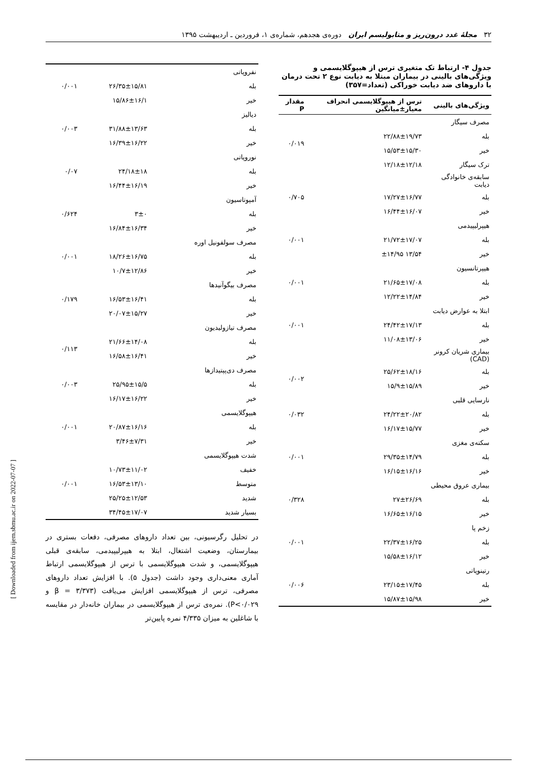۳۲ مجلهٔ غدد درون‌ریز و متابولیسم ایران دوره‌ی هجدهم، شماره‌ی ۱، فروردین ـ اردیبهشت ۱۳۹۵
جدول ۴- ارتباط تک متغیری ترس از هیپوگلایسمی و ویژگی‌های بالینی در بیماران مبتلا به دیابت نوع ۲ تحت درمان با داروهای ضد دیابت خوراکی (تعداد=۳۵۷)
| ویژگی‌های بالینی | ترس از هیپوگلایسمی انحراف معیار±میانگین | مقدار P |
| --- | --- | --- |
| مصرف سیگار | | |
| بله | ۲۲/۸۸±۱۹/۷۳ | ۰/۰۱۹ |
| خیر | ۱۵/۵۳±۱۵/۳۰ | |
| ترک سیگار | ۱۲/۱۸±۱۲/۱۸ | |
| سابقه‌ی خانوادگی دیابت | | |
| بله | ۱۷/۲۷±۱۶/۷۷ | ۰/۷۰۵ |
| خیر | ۱۶/۴۴±۱۶/۰۷ | |
| هیپرلیپیدمی | | |
| بله | ۲۱/۷۲±۱۷/۰۷ | ۰/۰۰۱ |
| خیر | ۱۳/۵۴ ±۱۴/۹۵ | |
| هیپرتانسیون | | |
| بله | ۲۱/۶۵±۱۷/۰۸ | ۰/۰۰۱ |
| خیر | ۱۲/۲۲±۱۴/۸۴ | |
| ابتلا به عوارض دیابت | | |
| بله | ۲۴/۴۲±۱۷/۱۳ | ۰/۰۰۱ |
| خیر | ۱۱/۰۸±۱۳/۰۶ | |
| بیماری شریان کرونر (CAD) | | |
| بله | ۲۵/۶۲±۱۸/۱۶ | ۰/۰۰۲ |
| خیر | ۱۵/۹±۱۵/۸۹ | |
| نارسایی قلبی | | |
| بله | ۲۴/۲۲±۲۰/۸۲ | ۰/۰۳۲ |
| خیر | ۱۶/۱۷±۱۵/۷۷ | |
| سکته‌ی مغزی | | |
| بله | ۲۹/۳۵±۱۴/۷۹ | ۰/۰۰۱ |
| خیر | ۱۶/۱۵±۱۶/۱۶ | |
| بیماری عروق محیطی | | |
| بله | ۲۷±۲۶/۶۹ | ۰/۳۲۸ |
| خیر | ۱۶/۶۵±۱۶/۱۵ | |
| زخم پا | | |
| بله | ۲۲/۳۷±۱۶/۲۵ | ۰/۰۰۱ |
| خیر | ۱۵/۵۸±۱۶/۱۲ | |
| رتینوپاتی | | |
| بله | ۲۳/۱۵±۱۷/۴۵ | ۰/۰۰۶ |
| خیر | ۱۵/۸۷±۱۵/۹۸ | |
| نفروپاتی | | |
| بله | ۲۶/۳۵±۱۵/۸۱ | ۰/۰۰۱ |
| خیر | ۱۵/۸۶±۱۶/۱ | |
| دیالیز | | |
| بله | ۳۱/۸۸±۱۳/۶۳ | ۰/۰۰۳ |
| خیر | ۱۶/۳۹±۱۶/۲۲ | |
| نوروپاتی | | |
| بله | ۲۴/۱۸±۱۸ | ۰/۰۷ |
| خیر | ۱۶/۴۴±۱۶/۱۹ | |
| آمپوتاسیون | | |
| بله | ۳±۰ | ۰/۶۲۴ |
| خیر | ۱۶/۸۴±۱۶/۳۴ | |
| مصرف سولفونیل اوره | | |
| بله | ۱۸/۲۶±۱۶/۷۵ | ۰/۰۰۱ |
| خیر | ۱۰/۷±۱۲/۸۶ | |
| مصرف بیگوآنیدها | | |
| بله | ۱۶/۵۳±۱۶/۴۱ | ۰/۱۷۹ |
| خیر | ۲۰/۰۷±۱۵/۲۷ | |
| مصرف تیازولیدیون | | |
| بله | ۲۱/۶۶±۱۴/۰۸ | ۰/۱۱۳ |
| خیر | ۱۶/۵۸±۱۶/۴۱ | |
| مصرف دی‌پپتیدازها | | |
| بله | ۲۵/۹۵±۱۵/۵ | ۰/۰۰۳ |
| خیر | ۱۶/۱۷±۱۶/۲۲ | |
| هیپوگلایسمی | | |
| بله | ۲۰/۸۷±۱۶/۱۶ | ۰/۰۰۱ |
| خیر | ۳/۴۶±۷/۳۱ | |
| شدت هیپوگلایسمی | | |
| خفیف | ۱۰/۷۳±۱۱/۰۲ | |
| متوسط | ۱۶/۵۳±۱۳/۱۰ | ۰/۰۰۱ |
| شدید | ۲۵/۲۵±۱۲/۵۳ | |
| بسیار شدید | ۳۴/۴۵±۱۷/۰۷ | |
در تحلیل رگرسیونی، بین تعداد داروهای مصرفی، دفعات بستری در بیمارستان، وضعیت اشتغال، ابتلا به هیپرلیپیدمی، سابقه‌ی قبلی هیپوگلایسمی، و شدت هیپوگلایسمی با ترس از هیپوگلایسمی ارتباط آماری معنی‌داری وجود داشت (جدول ۵). با افزایش تعداد داروهای مصرفی، ترس از هیپوگلایسمی افزایش می‌یافت (β = ۳/۳۷۳ و P<۰/۰۲۹). نمره‌ی ترس از هیپوگلایسمی در بیماران خانه‌دار در مقایسه با شاغلین به میزان ۴/۳۳۵ نمره پایین‌تر
[ Downloaded from ijem.sbmu.ac.ir on 2022-07-07 ]